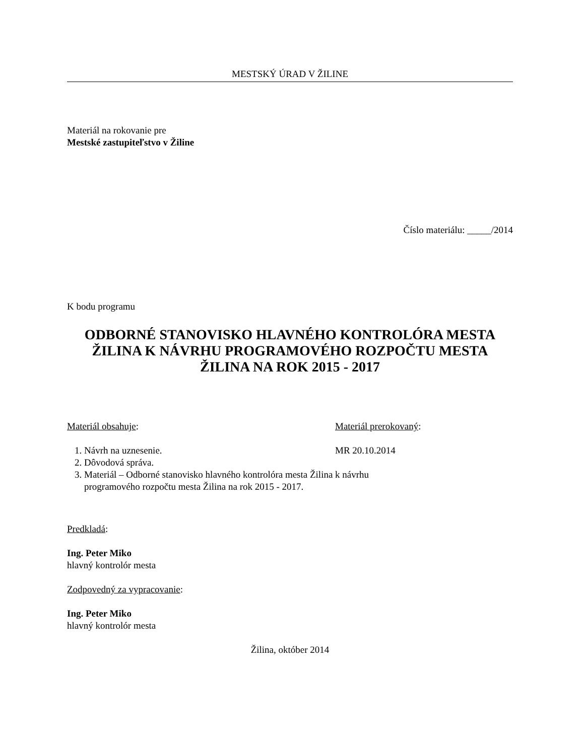MESTSKÝ ÚRAD V ŽILINE
Materiál na rokovanie pre
Mestské zastupiteľstvo v Žiline
Číslo materiálu: _____/2014
K bodu programu
ODBORNÉ STANOVISKO HLAVNÉHO KONTROLÓRA MESTA ŽILINA K NÁVRHU PROGRAMOVÉHO ROZPOČTU MESTA ŽILINA NA ROK 2015 - 2017
Materiál obsahuje: Materiál prerokovaný:
1. Návrh na uznesenie.
2. Dôvodová správa.
3. Materiál – Odborné stanovisko hlavného kontrolóra mesta Žilina k návrhu programového rozpočtu mesta Žilina na rok 2015 - 2017.
MR 20.10.2014
Predkladá:
Ing. Peter Miko
hlavný kontrolór mesta
Zodpovedný za vypracovanie:
Ing. Peter Miko
hlavný kontrolór mesta
Žilina, október 2014